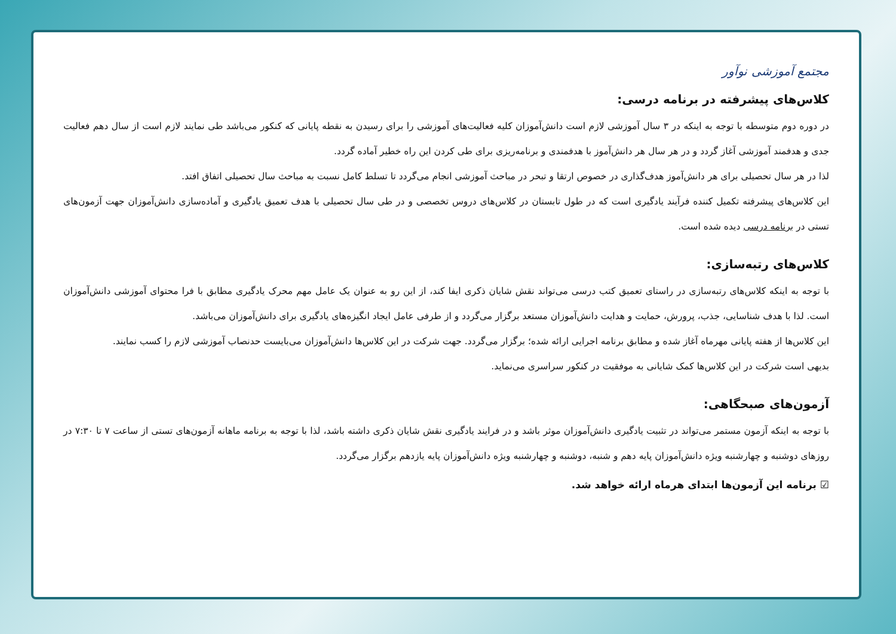مجتمع آموزشی نوآور
کلاس‌های پیشرفته در برنامه درسی:
در دوره دوم متوسطه با توجه به اینکه در ۳ سال آموزشی لازم است دانش‌آموزان کلیه فعالیت‌های آموزشی را برای رسیدن به نقطه پایانی که کنکور می‌باشد طی نمایند لازم است از سال دهم فعالیت جدی و هدفمند آموزشی آغاز گردد و در هر سال هر دانش‌آموز با هدفمندی و برنامه‌ریزی برای طی کردن این راه خطیر آماده گردد.
لذا در هر سال تحصیلی برای هر دانش‌آموز هدف‌گذاری در خصوص ارتقا و تبحر در مباحث آموزشی انجام می‌گردد تا تسلط کامل نسبت به مباحث سال تحصیلی اتفاق افتد.
این کلاس‌های پیشرفته تکمیل کننده فرآیند یادگیری است که در طول تابستان در کلاس‌های دروس تخصصی و در طی سال تحصیلی با هدف تعمیق یادگیری و آماده‌سازی دانش‌آموزان جهت آزمون‌های تستی در برنامه درسی دیده شده است.
کلاس‌های رتبه‌سازی:
با توجه به اینکه کلاس‌های رتبه‌سازی در راستای تعمیق کتب درسی می‌تواند نقش شایان ذکری ایفا کند، از این رو به عنوان یک عامل مهم محرک یادگیری مطابق با فرا محتوای آموزشی دانش‌آموزان است. لذا با هدف شناسایی، جذب، پرورش، حمایت و هدایت دانش‌آموزان مستعد برگزار می‌گردد و از طرفی عامل ایجاد انگیزه‌های یادگیری برای دانش‌آموزان می‌باشد.
این کلاس‌ها از هفته پایانی مهرماه آغاز شده و مطابق برنامه اجرایی ارائه شده؛ برگزار می‌گردد. جهت شرکت در این کلاس‌ها دانش‌آموزان می‌بایست حدنصاب آموزشی لازم را کسب نمایند.
بدیهی است شرکت در این کلاس‌ها کمک شایانی به موفقیت در کنکور سراسری می‌نماید.
آزمون‌های صبحگاهی:
با توجه به اینکه آزمون مستمر می‌تواند در تثبیت یادگیری دانش‌آموزان موثر باشد و در فرایند یادگیری نقش شایان ذکری داشته باشد، لذا با توجه به برنامه ماهانه آزمون‌های تستی از ساعت ۷ تا ۷:۳۰ در روزهای دوشنبه و چهارشنبه ویژه دانش‌آموزان پایه دهم و شنبه، دوشنبه و چهارشنبه ویژه دانش‌آموزان پایه یازدهم برگزار می‌گردد.
☑ برنامه این آزمون‌ها ابتدای هرماه ارائه خواهد شد.